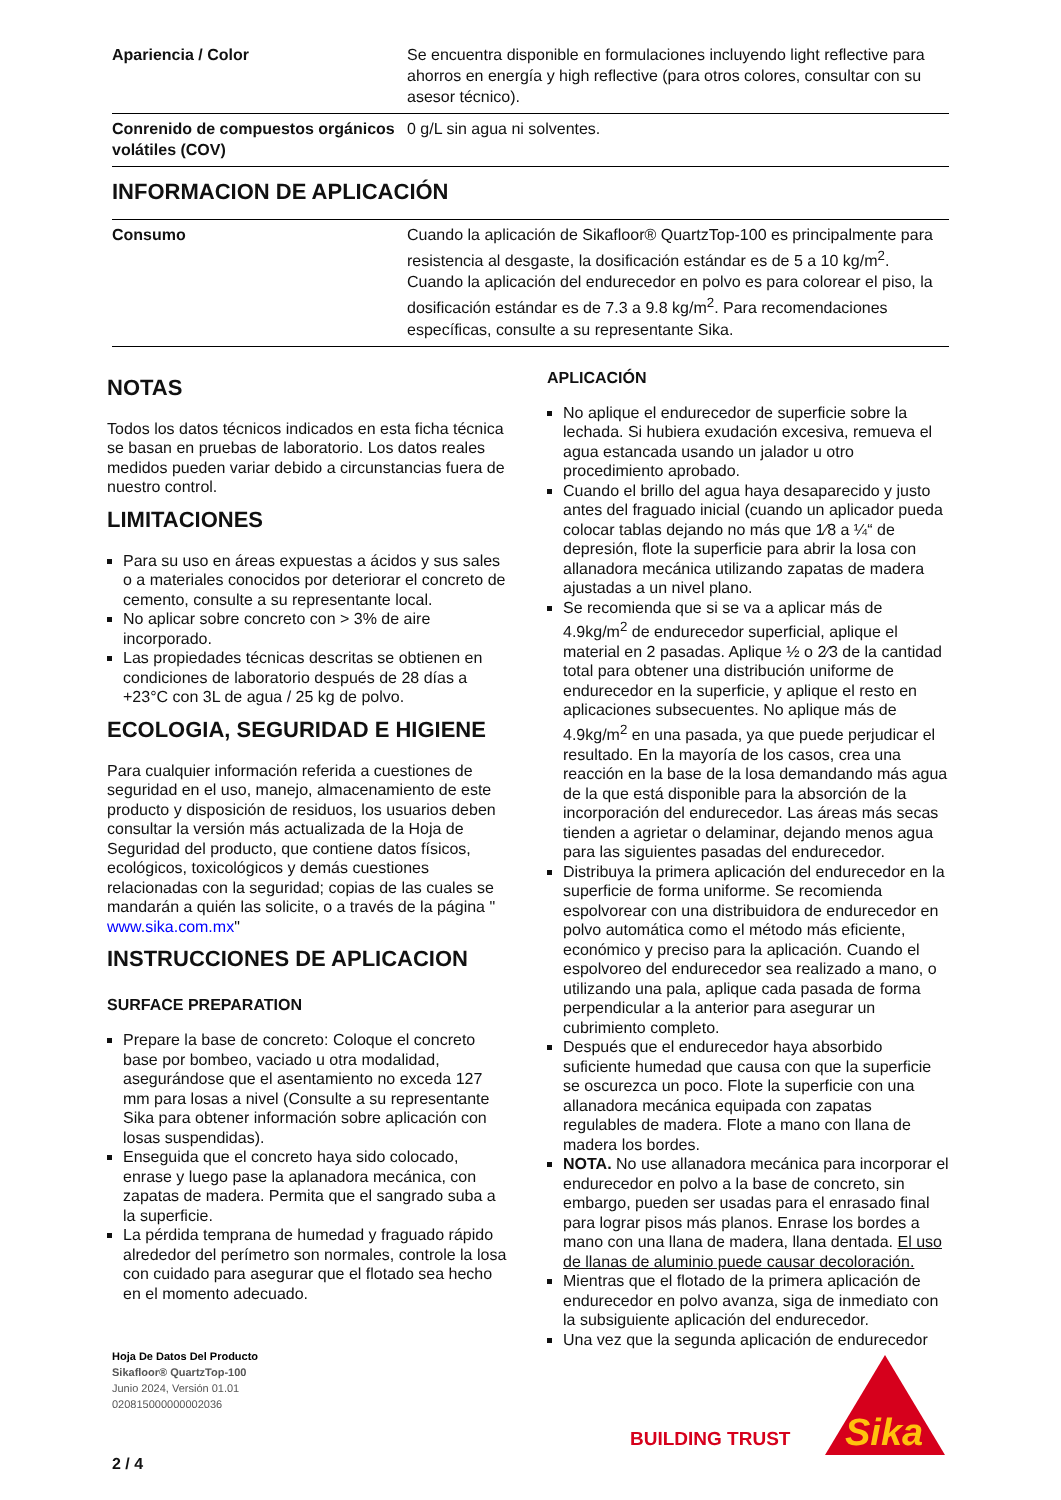| Apariencia / Color | Se encuentra disponible en formulaciones incluyendo light reflective para ahorros en energía y high reflective (para otros colores, consultar con su asesor técnico). |
| Conrenido de compuestos orgánicos volátiles (COV) | 0 g/L sin agua ni solventes. |
INFORMACION DE APLICACIÓN
| Consumo | Cuando la aplicación de Sikafloor® QuartzTop-100 es principalmente para resistencia al desgaste, la dosificación estándar es de 5 a 10 kg/m<sup>2</sup>. Cuando la aplicación del endurecedor en polvo es para colorear el piso, la dosificación estándar es de 7.3 a 9.8 kg/m<sup>2</sup>. Para recomendaciones específicas, consulte a su representante Sika. |
NOTAS
Todos los datos técnicos indicados en esta ficha técnica se basan en pruebas de laboratorio. Los datos reales medidos pueden variar debido a circunstancias fuera de nuestro control.
LIMITACIONES
Para su uso en áreas expuestas a ácidos y sus sales o a materiales conocidos por deteriorar el concreto de cemento, consulte a su representante local.
No aplicar sobre concreto con > 3% de aire incorporado.
Las propiedades técnicas descritas se obtienen en condiciones de laboratorio después de 28 días a +23°C con 3L de agua / 25 kg de polvo.
ECOLOGIA, SEGURIDAD E HIGIENE
Para cualquier información referida a cuestiones de seguridad en el uso, manejo, almacenamiento de este producto y disposición de residuos, los usuarios deben consultar la versión más actualizada de la Hoja de Seguridad del producto, que contiene datos físicos, ecológicos, toxicológicos y demás cuestiones relacionadas con la seguridad; copias de las cuales se mandarán a quién las solicite, o a través de la página " www.sika.com.mx"
INSTRUCCIONES DE APLICACION
SURFACE PREPARATION
Prepare la base de concreto: Coloque el concreto base por bombeo, vaciado u otra modalidad, asegurándose que el asentamiento no exceda 127 mm para losas a nivel (Consulte a su representante Sika para obtener información sobre aplicación con losas suspendidas).
Enseguida que el concreto haya sido colocado, enrase y luego pase la aplanadora mecánica, con zapatas de madera. Permita que el sangrado suba a la superficie.
La pérdida temprana de humedad y fraguado rápido alrededor del perímetro son normales, controle la losa con cuidado para asegurar que el flotado sea hecho en el momento adecuado.
APLICACIÓN
No aplique el endurecedor de superficie sobre la lechada. Si hubiera exudación excesiva, remueva el agua estancada usando un jalador u otro procedimiento aprobado.
Cuando el brillo del agua haya desaparecido y justo antes del fraguado inicial (cuando un aplicador pueda colocar tablas dejando no más que 1⁄8 a ¼“ de depresión, flote la superficie para abrir la losa con allanadora mecánica utilizando zapatas de madera ajustadas a un nivel plano.
Se recomienda que si se va a aplicar más de 4.9kg/m<sup>2</sup> de endurecedor superficial, aplique el material en 2 pasadas. Aplique ½ o 2⁄3 de la cantidad total para obtener una distribución uniforme de endurecedor en la superficie, y aplique el resto en aplicaciones subsecuentes. No aplique más de 4.9kg/m<sup>2</sup> en una pasada, ya que puede perjudicar el resultado. En la mayoría de los casos, crea una reacción en la base de la losa demandando más agua de la que está disponible para la absorción de la incorporación del endurecedor. Las áreas más secas tienden a agrietar o delaminar, dejando menos agua para las siguientes pasadas del endurecedor.
Distribuya la primera aplicación del endurecedor en la superficie de forma uniforme. Se recomienda espolvorear con una distribuidora de endurecedor en polvo automática como el método más eficiente, económico y preciso para la aplicación. Cuando el espolvoreo del endurecedor sea realizado a mano, o utilizando una pala, aplique cada pasada de forma perpendicular a la anterior para asegurar un cubrimiento completo.
Después que el endurecedor haya absorbido suficiente humedad que causa con que la superficie se oscurezca un poco. Flote la superficie con una allanadora mecánica equipada con zapatas regulables de madera. Flote a mano con llana de madera los bordes.
NOTA. No use allanadora mecánica para incorporar el endurecedor en polvo a la base de concreto, sin embargo, pueden ser usadas para el enrasado final para lograr pisos más planos. Enrase los bordes a mano con una llana de madera, llana dentada. El uso de llanas de aluminio puede causar decoloración.
Mientras que el flotado de la primera aplicación de endurecedor en polvo avanza, siga de inmediato con la subsiguiente aplicación del endurecedor.
Una vez que la segunda aplicación de endurecedor
Hoja De Datos Del Producto
Sikafloor® QuartzTop-100
Junio 2024, Versión 01.01
020815000000002036
2 / 4
BUILDING TRUST
Sika